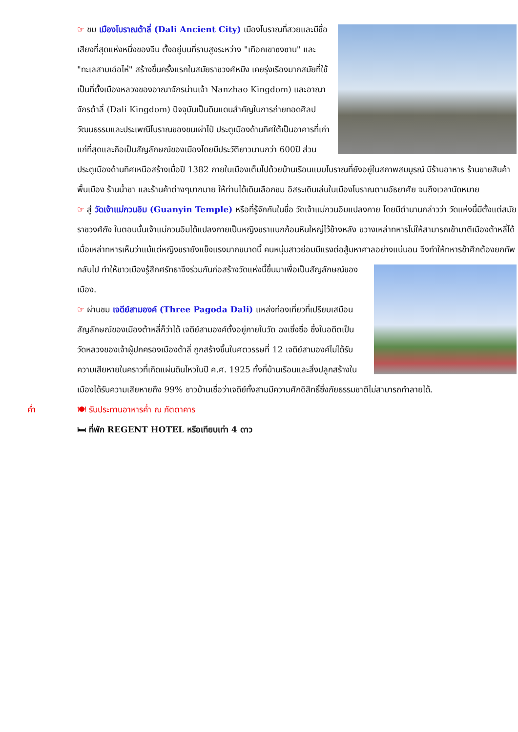☞ ชม เมืองโบราณต้าลี่ (Dali Ancient City) เมืองโบราณที่สวยและมีชื่อเสียงที่สุดแห่งหนึ่งของจีน ตั้งอยู่บนที่ราบสูงระหว่าง "เทือกเขาซงซาน" และ "ทะเลสาบเอ๋อไห่" สร้างขึ้นครั้งแรกในสมัยราชวงศ์หมิง เคยรุ่งเรืองมากสมัยที่ใช้เป็นที่ตั้งเมืองหลวงของอาณาจักรน่านเจ้า Nanzhao Kingdom) และอาณาจักรต้าลี่ (Dali Kingdom) ปัจจุบันเป็นดินแดนสำคัญในการถ่ายทอดศิลปวัฒนธรรมและประเพณีโบราณของชนเผ่าไป๋ ประตูเมืองด้านทิศใต้เป็นอาคารที่เก่าแก่ที่สุดและถือเป็นสัญลักษณ์ของเมืองโดยมีประวัติยาวนานกว่า 600ปี ส่วนประตูเมืองด้านทิศเหนือสร้างเมื่อปี 1382 ภายในเมืองเต็มไปด้วยบ้านเรือนแบบโบราณที่ยังอยู่ในสภาพสมบูรณ์ มีร้านอาหาร ร้านขายสินค้าพื้นเมือง ร้านน้ำชา และร้านค้าต่างๆมากมาย ให้ท่านได้เดินเลือกชม อิสระเดินเล่นในเมืองโบราณตามอัธยาศัย จนถึงเวลานัดหมาย
☞ สู่ วัดเจ้าแม่กวนอิม (Guanyin Temple) หรือที่รู้จักกันในชื่อ วัดเจ้าแม่กวนอิมแปลงกาย โดยมีตำนานกล่าวว่า วัดแห่งนี้มีตั้งแต่สมัยราชวงศ์ถัง ในตอนนั้นเจ้าแม่กวนอิมได้แปลงกายเป็นหญิงชราแบกก้อนหินใหญ่ไว้ข้างหลัง ขวางเหล่าทหารไม่ให้สามารถเข้ามาตีเมืองต้าหลี่ได้ เมื่อเหล่าทหารเห็นว่าแม้แต่หญิงชรายังแข็งแรงมากขนาดนี้ คนหนุ่มสาวย่อมมีแรงต่อสู้มหาศาลอย่างแน่นอน จึงทำให้ทหารข้าศึกต้องยกทัพกลับไป ทำให้ชาวเมือง รู้สึกศรัทธาจึงร่วมกันก่อสร้างวัดแห่งนี้ขึ้นมาเพื่อเป็นสัญลักษณ์ของเมือง.
☞ ผ่านชม เจดีย์สามองค์ (Three Pagoda Dali) แหล่งท่องเที่ยวที่เปรียบเสมือนสัญลักษณ์ของเมืองต้าหลี่ก็ว่าได้ เจดีย์สามองค์ตั้งอยู่ภายในวัด ฉงเซิ่งซื่อ ซึ่งในอดีตเป็นวัดหลวงของเจ้าผู้ปกครองเมืองต้าลี่ ถูกสร้างขึ้นในศตวรรษที่ 12 เจดีย์สามองค์ไม่ได้รับความเสียหายในคราวที่เกิดแผ่นดินไหวในปี ค.ศ. 1925 ทั้งที่บ้านเรือนและสิ่งปลูกสร้างในเมืองได้รับความเสียหายถึง 99% ชาวบ้านเชื่อว่าเจดีย์ทั้งสามมีความศักดิสิทธิ์ซึ่งภัยธรรมชาติไม่สามารถทำลายได้.
ค่ำ 🍽 รับประทานอาหารค่ำ ณ ภัตตาคาร
🛏 ที่พัก REGENT HOTEL หรือเทียบเท่า 4 ดาว